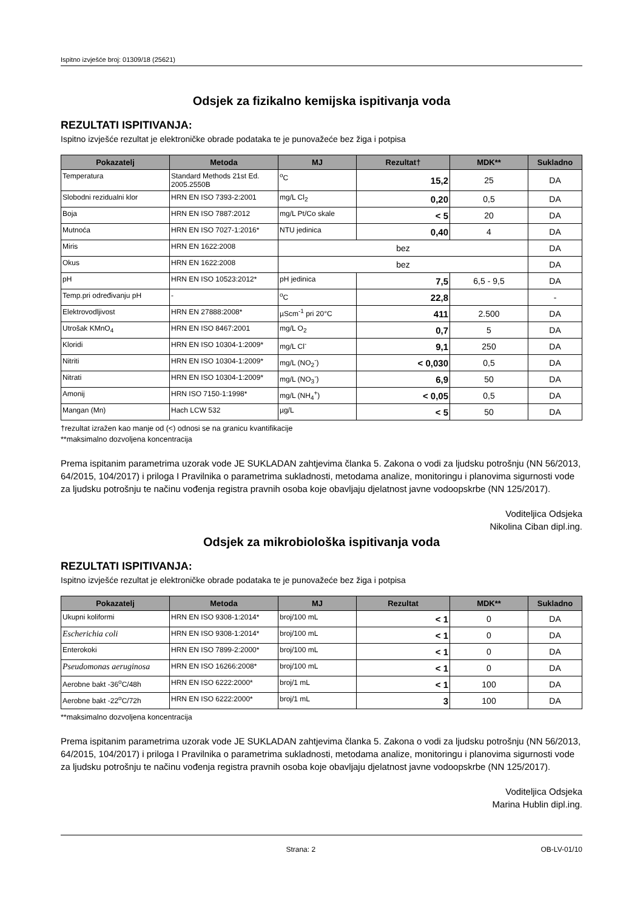Ispitno izvješće broj: 01309/18 (25621)
Odsjek za fizikalno kemijska ispitivanja voda
REZULTATI ISPITIVANJA:
Ispitno izvješće rezultat je elektroničke obrade podataka te je punovažeće bez žiga i potpisa
| Pokazatelj | Metoda | MJ | Rezultat† | MDK** | Sukladno |
| --- | --- | --- | --- | --- | --- |
| Temperatura | Standard Methods 21st Ed. 2005.2550B | <sup>o</sup> C | 15,2 | 25 | DA |
| Slobodni rezidualni klor | HRN EN ISO 7393-2:2001 | mg/L Cl<sub>2</sub> | 0,20 | 0,5 | DA |
| Boja | HRN EN ISO 7887:2012 | mg/L Pt/Co skale | < 5 | 20 | DA |
| Mutnoća | HRN EN ISO 7027-1:2016* | NTU jedinica | 0,40 | 4 | DA |
| Miris | HRN EN 1622:2008 | bez | | | DA |
| Okus | HRN EN 1622:2008 | bez | | | DA |
| pH | HRN EN ISO 10523:2012* | pH jedinica | 7,5 | 6,5 - 9,5 | DA |
| Temp.pri određivanju pH | - | <sup>o</sup> C | 22,8 | | - |
| Elektrovodljivost | HRN EN 27888:2008* | µScm<sup>-1</sup> pri 20°C | 411 | 2.500 | DA |
| Utrošak KMnO<sub>4</sub> | HRN EN ISO 8467:2001 | mg/L O<sub>2</sub> | 0,7 | 5 | DA |
| Kloridi | HRN EN ISO 10304-1:2009* | mg/L Cl<sup>-</sup> | 9,1 | 250 | DA |
| Nitriti | HRN EN ISO 10304-1:2009* | mg/L (NO<sub>2</sub><sup>-</sup>) | < 0,030 | 0,5 | DA |
| Nitrati | HRN EN ISO 10304-1:2009* | mg/L (NO<sub>3</sub><sup>-</sup>) | 6,9 | 50 | DA |
| Amonij | HRN ISO 7150-1:1998* | mg/L (NH<sub>4</sub><sup>+</sup>) | < 0,05 | 0,5 | DA |
| Mangan (Mn) | Hach LCW 532 | µg/L | < 5 | 50 | DA |
†rezultat izražen kao manje od (<) odnosi se na granicu kvantifikacije
**maksimalno dozvoljena koncentracija
Prema ispitanim parametrima uzorak vode JE SUKLADAN zahtjevima članka 5. Zakona o vodi za ljudsku potrošnju (NN 56/2013, 64/2015, 104/2017) i priloga I Pravilnika o parametrima sukladnosti, metodama analize, monitoringu i planovima sigurnosti vode za ljudsku potrošnju te načinu vođenja registra pravnih osoba koje obavljaju djelatnost javne vodoopskrbe (NN 125/2017).
Voditeljica Odsjeka
Nikolina Ciban dipl.ing.
Odsjek za mikrobiološka ispitivanja voda
REZULTATI ISPITIVANJA:
Ispitno izvješće rezultat je elektroničke obrade podataka te je punovažeće bez žiga i potpisa
| Pokazatelj | Metoda | MJ | Rezultat | MDK** | Sukladno |
| --- | --- | --- | --- | --- | --- |
| Ukupni koliformi | HRN EN ISO 9308-1:2014* | broj/100 mL | < 1 | 0 | DA |
| Escherichia coli | HRN EN ISO 9308-1:2014* | broj/100 mL | < 1 | 0 | DA |
| Enterokoki | HRN EN ISO 7899-2:2000* | broj/100 mL | < 1 | 0 | DA |
| Pseudomonas aeruginosa | HRN EN ISO 16266:2008* | broj/100 mL | < 1 | 0 | DA |
| Aerobne bakt -36<sup>o</sup>C/48h | HRN EN ISO 6222:2000* | broj/1 mL | < 1 | 100 | DA |
| Aerobne bakt -22<sup>o</sup>C/72h | HRN EN ISO 6222:2000* | broj/1 mL | 3 | 100 | DA |
**maksimalno dozvoljena koncentracija
Prema ispitanim parametrima uzorak vode JE SUKLADAN zahtjevima članka 5. Zakona o vodi za ljudsku potrošnju (NN 56/2013, 64/2015, 104/2017) i priloga I Pravilnika o parametrima sukladnosti, metodama analize, monitoringu i planovima sigurnosti vode za ljudsku potrošnju te načinu vođenja registra pravnih osoba koje obavljaju djelatnost javne vodoopskrbe (NN 125/2017).
Voditeljica Odsjeka
Marina Hublin dipl.ing.
Strana: 2 OB-LV-01/10